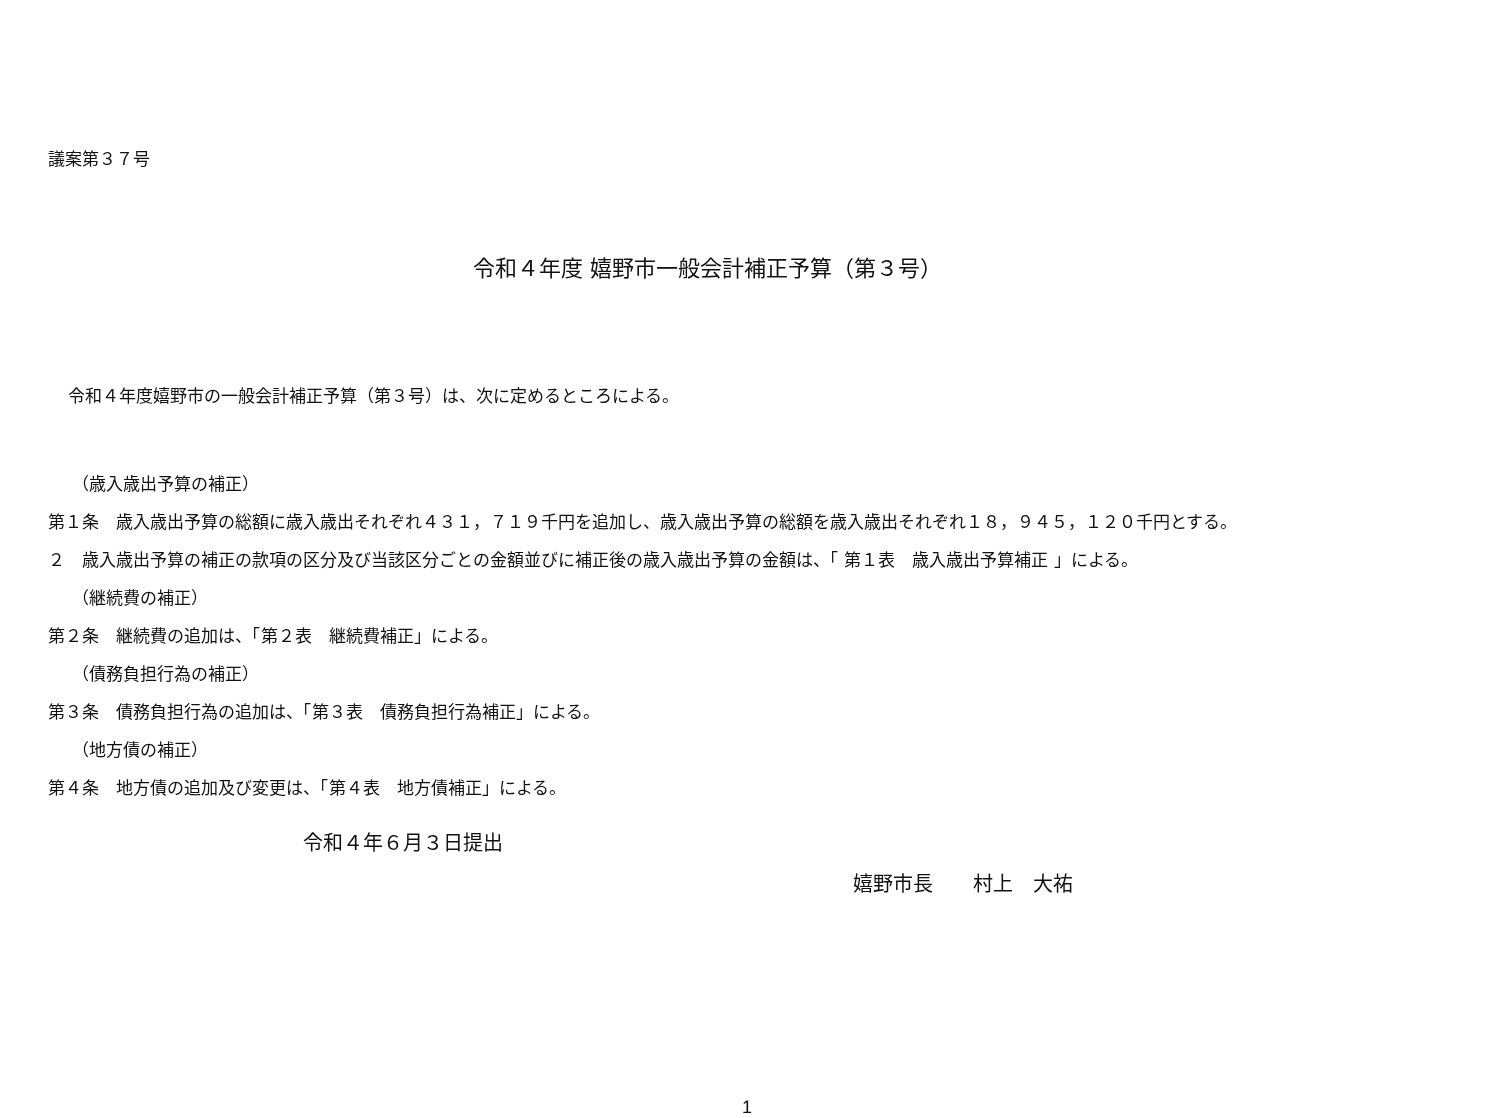議案第３７号
令和４年度 嬉野市一般会計補正予算（第３号）
令和４年度嬉野市の一般会計補正予算（第３号）は、次に定めるところによる。
（歳入歳出予算の補正）
第１条　歳入歳出予算の総額に歳入歳出それぞれ４３１，７１９千円を追加し、歳入歳出予算の総額を歳入歳出それぞれ１８，９４５，１２０千円とする。
２　歳入歳出予算の補正の款項の区分及び当該区分ごとの金額並びに補正後の歳入歳出予算の金額は、「 第１表　歳入歳出予算補正 」による。
（継続費の補正）
第２条　継続費の追加は、「第２表　継続費補正」による。
（債務負担行為の補正）
第３条　債務負担行為の追加は、「第３表　債務負担行為補正」による。
（地方債の補正）
第４条　地方債の追加及び変更は、「第４表　地方債補正」による。
令和４年６月３日提出
嬉野市長　　村上　大祐
1